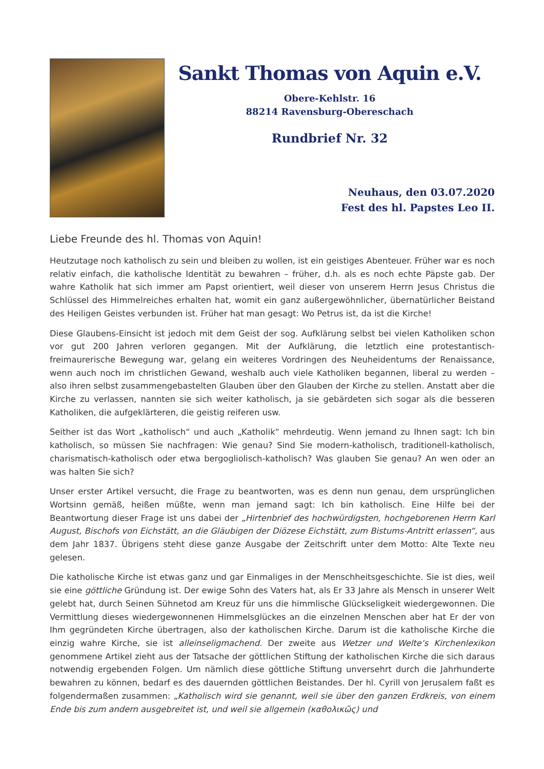Sankt Thomas von Aquin e.V.
Obere-Kehlstr. 16
88214 Ravensburg-Obereschach
Rundbrief Nr. 32
Neuhaus, den 03.07.2020
Fest des hl. Papstes Leo II.
Liebe Freunde des hl. Thomas von Aquin!
Heutzutage noch katholisch zu sein und bleiben zu wollen, ist ein geistiges Abenteuer. Früher war es noch relativ einfach, die katholische Identität zu bewahren – früher, d.h. als es noch echte Päpste gab. Der wahre Katholik hat sich immer am Papst orientiert, weil dieser von unserem Herrn Jesus Christus die Schlüssel des Himmelreiches erhalten hat, womit ein ganz außergewöhnlicher, übernatürlicher Beistand des Heiligen Geistes verbunden ist. Früher hat man gesagt: Wo Petrus ist, da ist die Kirche!
Diese Glaubens-Einsicht ist jedoch mit dem Geist der sog. Aufklärung selbst bei vielen Katholiken schon vor gut 200 Jahren verloren gegangen. Mit der Aufklärung, die letztlich eine protestantisch-freimaurerische Bewegung war, gelang ein weiteres Vordringen des Neuheidentums der Renaissance, wenn auch noch im christlichen Gewand, weshalb auch viele Katholiken begannen, liberal zu werden – also ihren selbst zusammengebastelten Glauben über den Glauben der Kirche zu stellen. Anstatt aber die Kirche zu verlassen, nannten sie sich weiter katholisch, ja sie gebärdeten sich sogar als die besseren Katholiken, die aufgeklärteren, die geistig reiferen usw.
Seither ist das Wort „katholisch“ und auch „Katholik“ mehrdeutig. Wenn jemand zu Ihnen sagt: Ich bin katholisch, so müssen Sie nachfragen: Wie genau? Sind Sie modern-katholisch, traditionell-katholisch, charismatisch-katholisch oder etwa bergogliolisch-katholisch? Was glauben Sie genau? An wen oder an was halten Sie sich?
Unser erster Artikel versucht, die Frage zu beantworten, was es denn nun genau, dem ursprünglichen Wortsinn gemäß, heißen müßte, wenn man jemand sagt: Ich bin katholisch. Eine Hilfe bei der Beantwortung dieser Frage ist uns dabei der „Hirtenbrief des hochwürdigsten, hochgeborenen Herrn Karl August, Bischofs von Eichstätt, an die Gläubigen der Diözese Eichstätt, zum Bistums-Antritt erlassen“, aus dem Jahr 1837. Übrigens steht diese ganze Ausgabe der Zeitschrift unter dem Motto: Alte Texte neu gelesen.
Die katholische Kirche ist etwas ganz und gar Einmaliges in der Menschheitsgeschichte. Sie ist dies, weil sie eine göttliche Gründung ist. Der ewige Sohn des Vaters hat, als Er 33 Jahre als Mensch in unserer Welt gelebt hat, durch Seinen Sühnetod am Kreuz für uns die himmlische Glückseligkeit wiedergewonnen. Die Vermittlung dieses wiedergewonnenen Himmelsglückes an die einzelnen Menschen aber hat Er der von Ihm gegründeten Kirche übertragen, also der katholischen Kirche. Darum ist die katholische Kirche die einzig wahre Kirche, sie ist alleinseligmachend. Der zweite aus Wetzer und Welte‘s Kirchenlexikon genommene Artikel zieht aus der Tatsache der göttlichen Stiftung der katholischen Kirche die sich daraus notwendig ergebenden Folgen. Um nämlich diese göttliche Stiftung unversehrt durch die Jahrhunderte bewahren zu können, bedarf es des dauernden göttlichen Beistandes. Der hl. Cyrill von Jerusalem faßt es folgendermaßen zusammen: „Katholisch wird sie genannt, weil sie über den ganzen Erdkreis, von einem Ende bis zum andern ausgebreitet ist, und weil sie allgemein (καθολικῶς) und